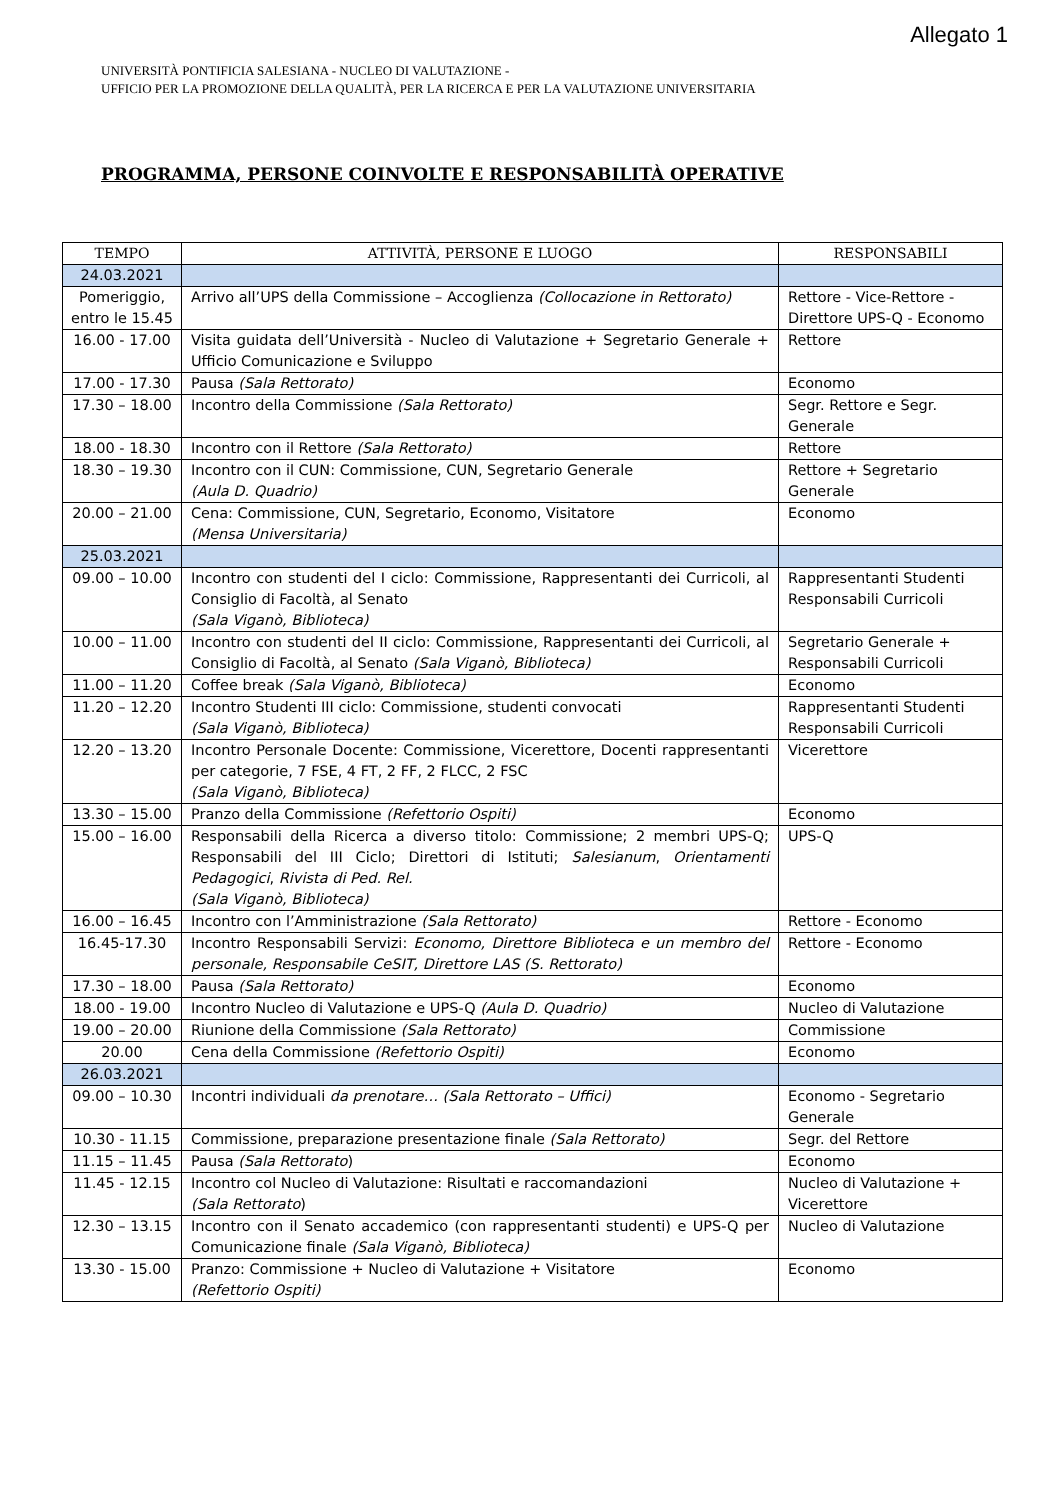Allegato 1
UNIVERSITÀ PONTIFICIA SALESIANA - NUCLEO DI VALUTAZIONE -
UFFICIO PER LA PROMOZIONE DELLA QUALITÀ, PER LA RICERCA E PER LA VALUTAZIONE UNIVERSITARIA
PROGRAMMA, PERSONE COINVOLTE E RESPONSABILITÀ OPERATIVE
| TEMPO | ATTIVITÀ, PERSONE E LUOGO | RESPONSABILI |
| --- | --- | --- |
| 24.03.2021 | | |
| Pomeriggio, entro le 15.45 | Arrivo all’UPS della Commissione – Accoglienza (Collocazione in Rettorato) | Rettore - Vice-Rettore - Direttore UPS-Q - Economo |
| 16.00 - 17.00 | Visita guidata dell’Università - Nucleo di Valutazione + Segretario Generale + Ufficio Comunicazione e Sviluppo | Rettore |
| 17.00 - 17.30 | Pausa (Sala Rettorato) | Economo |
| 17.30 – 18.00 | Incontro della Commissione (Sala Rettorato) | Segr. Rettore e Segr. Generale |
| 18.00 - 18.30 | Incontro con il Rettore (Sala Rettorato) | Rettore |
| 18.30 – 19.30 | Incontro con il CUN: Commissione, CUN, Segretario Generale (Aula D. Quadrio) | Rettore + Segretario Generale |
| 20.00 – 21.00 | Cena: Commissione, CUN, Segretario, Economo, Visitatore (Mensa Universitaria) | Economo |
| 25.03.2021 | | |
| 09.00 – 10.00 | Incontro con studenti del I ciclo: Commissione, Rappresentanti dei Curricoli, al Consiglio di Facoltà, al Senato (Sala Viganò, Biblioteca) | Rappresentanti Studenti Responsabili Curricoli |
| 10.00 – 11.00 | Incontro con studenti del II ciclo: Commissione, Rappresentanti dei Curricoli, al Consiglio di Facoltà, al Senato (Sala Viganò, Biblioteca) | Segretario Generale + Responsabili Curricoli |
| 11.00 – 11.20 | Coffee break (Sala Viganò, Biblioteca) | Economo |
| 11.20 – 12.20 | Incontro Studenti III ciclo: Commissione, studenti convocati (Sala Viganò, Biblioteca) | Rappresentanti Studenti Responsabili Curricoli |
| 12.20 – 13.20 | Incontro Personale Docente: Commissione, Vicerettore, Docenti rappresentanti per categorie, 7 FSE, 4 FT, 2 FF, 2 FLCC, 2 FSC (Sala Viganò, Biblioteca) | Vicerettore |
| 13.30 – 15.00 | Pranzo della Commissione (Refettorio Ospiti) | Economo |
| 15.00 – 16.00 | Responsabili della Ricerca a diverso titolo: Commissione; 2 membri UPS-Q; Responsabili del III Ciclo; Direttori di Istituti; Salesianum , Orientamenti Pedagogici , Rivista di Ped. Rel. (Sala Viganò, Biblioteca) | UPS-Q |
| 16.00 – 16.45 | Incontro con l’Amministrazione (Sala Rettorato) | Rettore - Economo |
| 16.45-17.30 | Incontro Responsabili Servizi: Economo, Direttore Biblioteca e un membro del personale, Responsabile CeSIT, Direttore LAS (S. Rettorato) | Rettore - Economo |
| 17.30 – 18.00 | Pausa (Sala Rettorato) | Economo |
| 18.00 - 19.00 | Incontro Nucleo di Valutazione e UPS-Q (Aula D. Quadrio) | Nucleo di Valutazione |
| 19.00 – 20.00 | Riunione della Commissione (Sala Rettorato) | Commissione |
| 20.00 | Cena della Commissione (Refettorio Ospiti) | Economo |
| 26.03.2021 | | |
| 09.00 – 10.30 | Incontri individuali da prenotare… (Sala Rettorato – Uffici) | Economo - Segretario Generale |
| 10.30 - 11.15 | Commissione, preparazione presentazione finale (Sala Rettorato) | Segr. del Rettore |
| 11.15 – 11.45 | Pausa (Sala Rettorato ) | Economo |
| 11.45 - 12.15 | Incontro col Nucleo di Valutazione: Risultati e raccomandazioni (Sala Rettorato ) | Nucleo di Valutazione + Vicerettore |
| 12.30 – 13.15 | Incontro con il Senato accademico (con rappresentanti studenti) e UPS-Q per Comunicazione finale (Sala Viganò, Biblioteca) | Nucleo di Valutazione |
| 13.30 - 15.00 | Pranzo: Commissione + Nucleo di Valutazione + Visitatore (Refettorio Ospiti) | Economo |